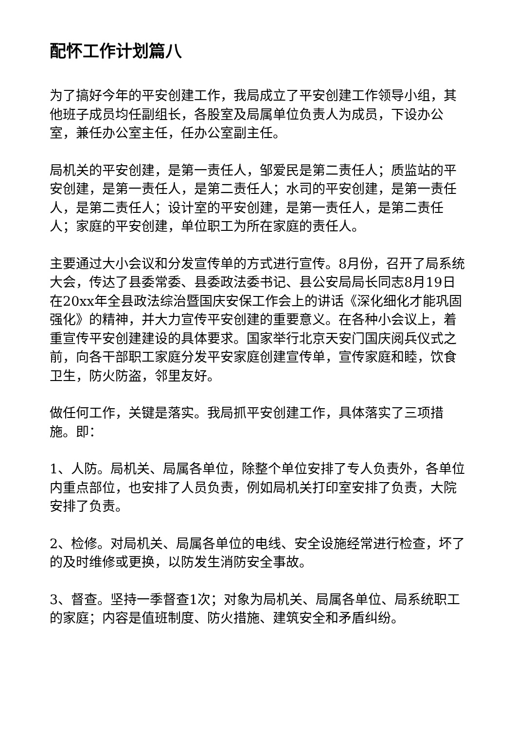配怀工作计划篇八
为了搞好今年的平安创建工作，我局成立了平安创建工作领导小组，其他班子成员均任副组长，各股室及局属单位负责人为成员，下设办公室，兼任办公室主任，任办公室副主任。
局机关的平安创建，是第一责任人，邹爱民是第二责任人；质监站的平安创建，是第一责任人，是第二责任人；水司的平安创建，是第一责任人，是第二责任人；设计室的平安创建，是第一责任人，是第二责任人；家庭的平安创建，单位职工为所在家庭的责任人。
主要通过大小会议和分发宣传单的方式进行宣传。8月份，召开了局系统大会，传达了县委常委、县委政法委书记、县公安局局长同志8月19日在20xx年全县政法综治暨国庆安保工作会上的讲话《深化细化才能巩固强化》的精神，并大力宣传平安创建的重要意义。在各种小会议上，着重宣传平安创建建设的具体要求。国家举行北京天安门国庆阅兵仪式之前，向各干部职工家庭分发平安家庭创建宣传单，宣传家庭和睦，饮食卫生，防火防盗，邻里友好。
做任何工作，关键是落实。我局抓平安创建工作，具体落实了三项措施。即：
1、人防。局机关、局属各单位，除整个单位安排了专人负责外，各单位内重点部位，也安排了人员负责，例如局机关打印室安排了负责，大院安排了负责。
2、检修。对局机关、局属各单位的电线、安全设施经常进行检查，坏了的及时维修或更换，以防发生消防安全事故。
3、督查。坚持一季督查1次；对象为局机关、局属各单位、局系统职工的家庭；内容是值班制度、防火措施、建筑安全和矛盾纠纷。